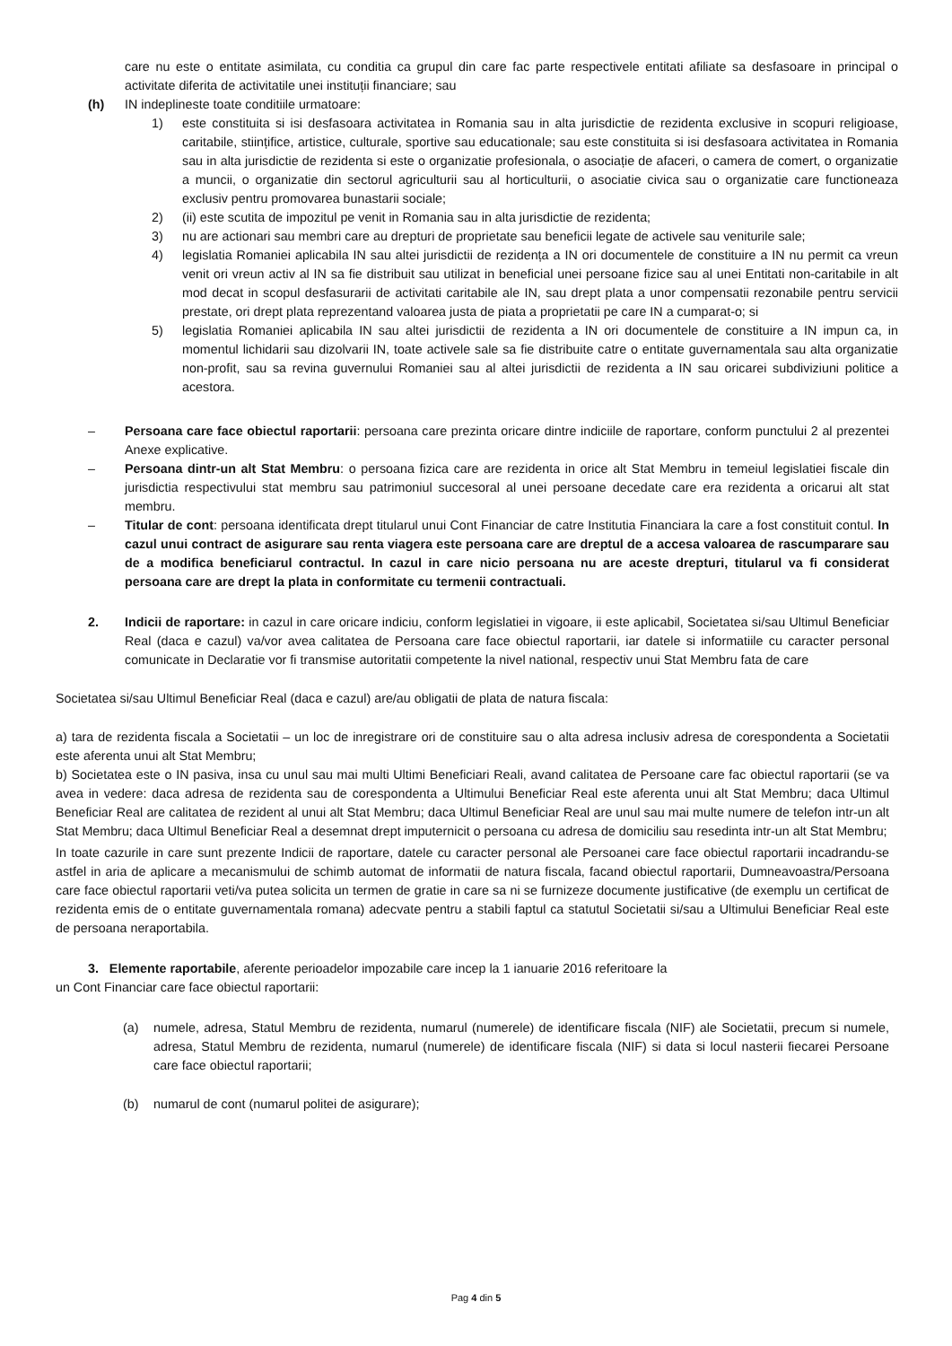care nu este o entitate asimilata, cu conditia ca grupul din care fac parte respectivele entitati afiliate sa desfasoare in principal o activitate diferita de activitatile unei instituții financiare; sau
(h) IN indeplineste toate conditiile urmatoare:
1) este constituita si isi desfasoara activitatea in Romania sau in alta jurisdictie de rezidenta exclusive in scopuri religioase, caritabile, stiințifice, artistice, culturale, sportive sau educationale; sau este constituita si isi desfasoara activitatea in Romania sau in alta jurisdictie de rezidenta si este o organizatie profesionala, o asociație de afaceri, o camera de comert, o organizatie a muncii, o organizatie din sectorul agriculturii sau al horticulturii, o asociatie civica sau o organizatie care functioneaza exclusiv pentru promovarea bunastarii sociale;
2) (ii) este scutita de impozitul pe venit in Romania sau in alta jurisdictie de rezidenta;
3) nu are actionari sau membri care au drepturi de proprietate sau beneficii legate de activele sau veniturile sale;
4) legislatia Romaniei aplicabila IN sau altei jurisdictii de rezidența a IN ori documentele de constituire a IN nu permit ca vreun venit ori vreun activ al IN sa fie distribuit sau utilizat in beneficial unei persoane fizice sau al unei Entitati non-caritabile in alt mod decat in scopul desfasurarii de activitati caritabile ale IN, sau drept plata a unor compensatii rezonabile pentru servicii prestate, ori drept plata reprezentand valoarea justa de piata a proprietatii pe care IN a cumparat-o; si
5) legislatia Romaniei aplicabila IN sau altei jurisdictii de rezidenta a IN ori documentele de constituire a IN impun ca, in momentul lichidarii sau dizolvarii IN, toate activele sale sa fie distribuite catre o entitate guvernamentala sau alta organizatie non-profit, sau sa revina guvernului Romaniei sau al altei jurisdictii de rezidenta a IN sau oricarei subdiviziuni politice a acestora.
– Persoana care face obiectul raportarii: persoana care prezinta oricare dintre indiciile de raportare, conform punctului 2 al prezentei Anexe explicative.
– Persoana dintr-un alt Stat Membru: o persoana fizica care are rezidenta in orice alt Stat Membru in temeiul legislatiei fiscale din jurisdictia respectivului stat membru sau patrimoniul succesoral al unei persoane decedate care era rezidenta a oricarui alt stat membru.
– Titular de cont: persoana identificata drept titularul unui Cont Financiar de catre Institutia Financiara la care a fost constituit contul. In cazul unui contract de asigurare sau renta viagera este persoana care are dreptul de a accesa valoarea de rascumparare sau de a modifica beneficiarul contractul. In cazul in care nicio persoana nu are aceste drepturi, titularul va fi considerat persoana care are drept la plata in conformitate cu termenii contractuali.
2. Indicii de raportare: in cazul in care oricare indiciu, conform legislatiei in vigoare, ii este aplicabil, Societatea si/sau Ultimul Beneficiar Real (daca e cazul) va/vor avea calitatea de Persoana care face obiectul raportarii, iar datele si informatiile cu caracter personal comunicate in Declaratie vor fi transmise autoritatii competente la nivel national, respectiv unui Stat Membru fata de care
Societatea si/sau Ultimul Beneficiar Real (daca e cazul) are/au obligatii de plata de natura fiscala:
a) tara de rezidenta fiscala a Societatii – un loc de inregistrare ori de constituire sau o alta adresa inclusiv adresa de corespondenta a Societatii este aferenta unui alt Stat Membru;
b) Societatea este o IN pasiva, insa cu unul sau mai multi Ultimi Beneficiari Reali, avand calitatea de Persoane care fac obiectul raportarii (se va avea in vedere: daca adresa de rezidenta sau de corespondenta a Ultimului Beneficiar Real este aferenta unui alt Stat Membru; daca Ultimul Beneficiar Real are calitatea de rezident al unui alt Stat Membru; daca Ultimul Beneficiar Real are unul sau mai multe numere de telefon intr-un alt Stat Membru; daca Ultimul Beneficiar Real a desemnat drept imputernicit o persoana cu adresa de domiciliu sau resedinta intr-un alt Stat Membru;
In toate cazurile in care sunt prezente Indicii de raportare, datele cu caracter personal ale Persoanei care face obiectul raportarii incadrandu-se astfel in aria de aplicare a mecanismului de schimb automat de informatii de natura fiscala, facand obiectul raportarii, Dumneavoastra/Persoana care face obiectul raportarii veti/va putea solicita un termen de gratie in care sa ni se furnizeze documente justificative (de exemplu un certificat de rezidenta emis de o entitate guvernamentala romana) adecvate pentru a stabili faptul ca statutul Societatii si/sau a Ultimului Beneficiar Real este de persoana neraportabila.
3. Elemente raportabile, aferente perioadelor impozabile care incep la 1 ianuarie 2016 referitoare la
un Cont Financiar care face obiectul raportarii:
(a) numele, adresa, Statul Membru de rezidenta, numarul (numerele) de identificare fiscala (NIF) ale Societatii, precum si numele, adresa, Statul Membru de rezidenta, numarul (numerele) de identificare fiscala (NIF) si data si locul nasterii fiecarei Persoane care face obiectul raportarii;
(b) numarul de cont (numarul politei de asigurare);
Pag 4 din 5